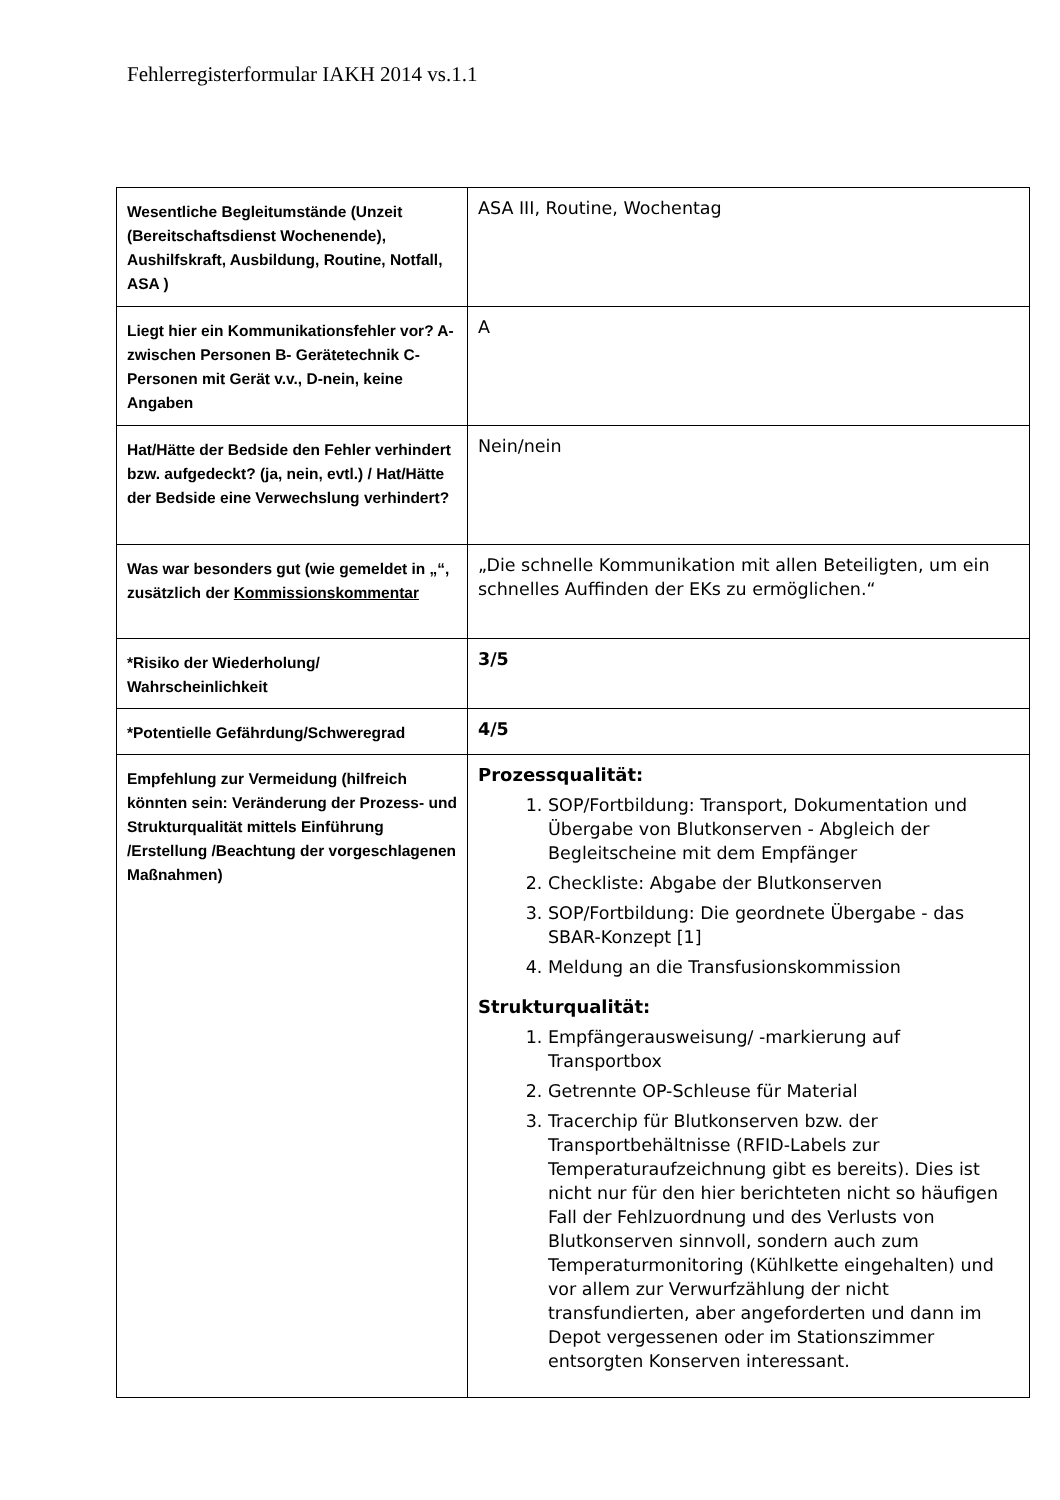Fehlerregisterformular IAKH 2014 vs.1.1
| Wesentliche Begleitumstände (Unzeit (Bereitschaftsdienst Wochenende), Aushilfskraft, Ausbildung, Routine, Notfall, ASA ) | ASA III, Routine, Wochentag |
| Liegt hier ein Kommunikationsfehler vor? A- zwischen Personen B- Gerätetechnik C- Personen mit Gerät v.v., D-nein, keine Angaben | A |
| Hat/Hätte der Bedside den Fehler verhindert bzw. aufgedeckt? (ja, nein, evtl.) / Hat/Hätte der Bedside eine Verwechslung verhindert? | Nein/nein |
| Was war besonders gut (wie gemeldet in „“, zusätzlich der Kommissionskommentar | „Die schnelle Kommunikation mit allen Beteiligten, um ein schnelles Auffinden der EKs zu ermöglichen.“ |
| *Risiko der Wiederholung/ Wahrscheinlichkeit | 3/5 |
| *Potentielle Gefährdung/Schweregrad | 4/5 |
| Empfehlung zur Vermeidung (hilfreich könnten sein: Veränderung der Prozess- und Strukturqualität mittels Einführung /Erstellung /Beachtung der vorgeschlagenen Maßnahmen) | Prozessqualität: 1. SOP/Fortbildung: Transport, Dokumentation und Übergabe von Blutkonserven - Abgleich der Begleitscheine mit dem Empfänger 2. Checkliste: Abgabe der Blutkonserven 3. SOP/Fortbildung: Die geordnete Übergabe - das SBAR-Konzept [1] 4. Meldung an die Transfusionskommission Strukturqualität: 1. Empfängerausweisung/ -markierung auf Transportbox 2. Getrennte OP-Schleuse für Material 3. Tracerchip für Blutkonserven bzw. der Transportbehältnisse (RFID-Labels zur Temperaturaufzeichnung gibt es bereits). Dies ist nicht nur für den hier berichteten nicht so häufigen Fall der Fehlzuordnung und des Verlusts von Blutkonserven sinnvoll, sondern auch zum Temperaturmonitoring (Kühlkette eingehalten) und vor allem zur Verwurfzählung der nicht transfundierten, aber angeforderten und dann im Depot vergessenen oder im Stationszimmer entsorgten Konserven interessant. |